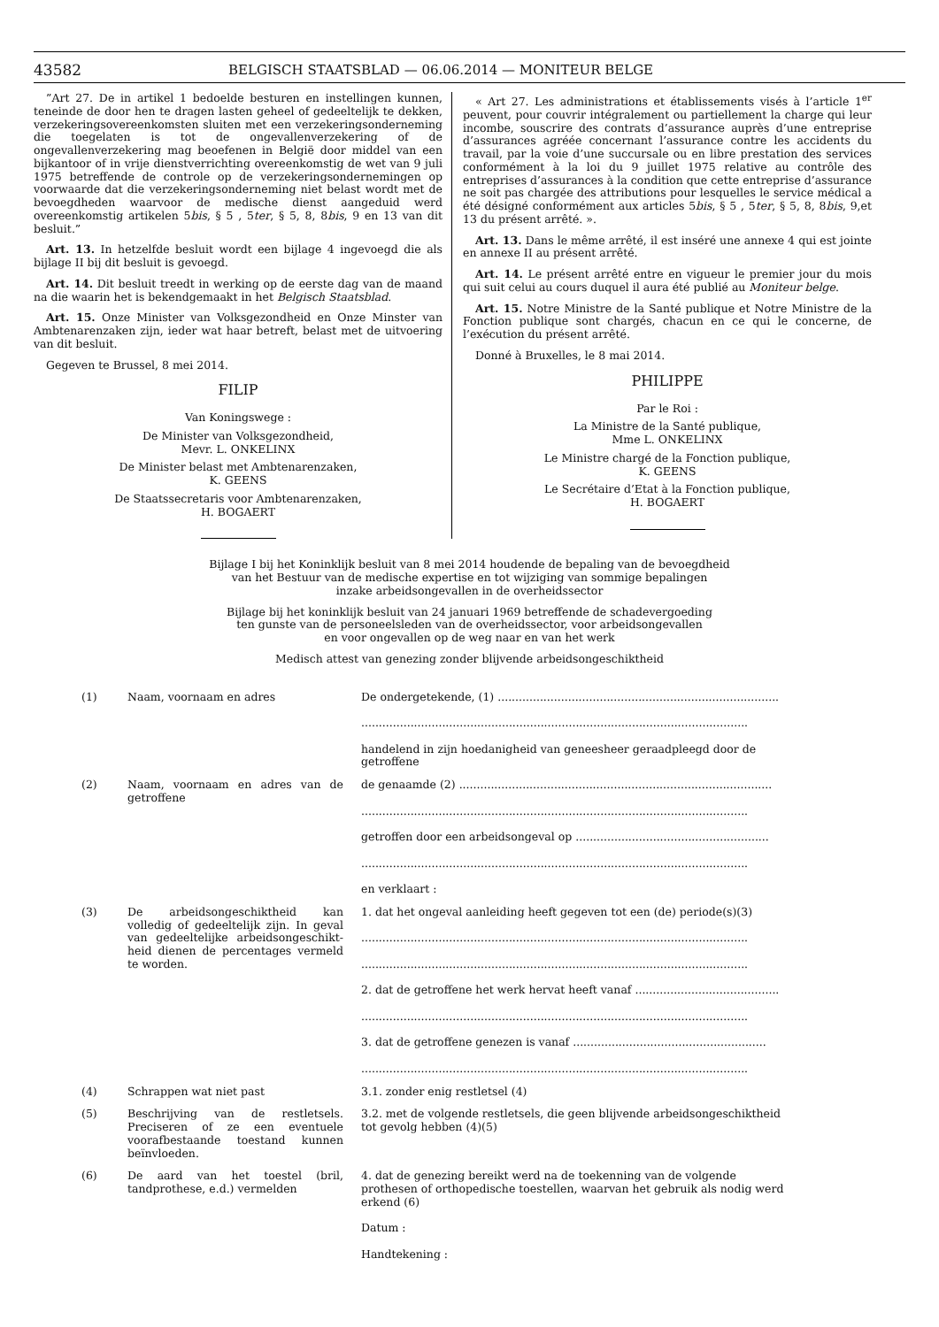43582 BELGISCH STAATSBLAD — 06.06.2014 — MONITEUR BELGE
”Art 27. De in artikel 1 bedoelde besturen en instellingen kunnen, teneinde de door hen te dragen lasten geheel of gedeeltelijk te dekken, verzekeringsovereenkomsten sluiten met een verzekeringsonderneming die toegelaten is tot de ongevallenverzekering of de ongevallenverzekering mag beoefenen in België door middel van een bijkantoor of in vrije dienstverrichting overeenkomstig de wet van 9 juli 1975 betreffende de controle op de verzekeringsondernemingen op voorwaarde dat die verzekeringsonderneming niet belast wordt met de bevoegdheden waarvoor de medische dienst aangeduid werd overeenkomstig artikelen 5bis, § 5 , 5ter, § 5, 8, 8bis, 9 en 13 van dit besluit.”
Art. 13. In hetzelfde besluit wordt een bijlage 4 ingevoegd die als bijlage II bij dit besluit is gevoegd.
Art. 14. Dit besluit treedt in werking op de eerste dag van de maand na die waarin het is bekendgemaakt in het Belgisch Staatsblad.
Art. 15. Onze Minister van Volksgezondheid en Onze Minster van Ambtenarenzaken zijn, ieder wat haar betreft, belast met de uitvoering van dit besluit.
Gegeven te Brussel, 8 mei 2014.
FILIP
Van Koningswege :
De Minister van Volksgezondheid,
Mevr. L. ONKELINX
De Minister belast met Ambtenarenzaken,
K. GEENS
De Staatssecretaris voor Ambtenarenzaken,
H. BOGAERT
« Art 27. Les administrations et établissements visés à l’article 1<sup>er</sup> peuvent, pour couvrir intégralement ou partiellement la charge qui leur incombe, souscrire des contrats d’assurance auprès d’une entreprise d’assurances agréée concernant l’assurance contre les accidents du travail, par la voie d’une succursale ou en libre prestation des services conformément à la loi du 9 juillet 1975 relative au contrôle des entreprises d’assurances à la condition que cette entreprise d’assurance ne soit pas chargée des attributions pour lesquelles le service médical a été désigné conformément aux articles 5bis, § 5 , 5ter, § 5, 8, 8bis, 9,et 13 du présent arrêté. ».
Art. 13. Dans le même arrêté, il est inséré une annexe 4 qui est jointe en annexe II au présent arrêté.
Art. 14. Le présent arrêté entre en vigueur le premier jour du mois qui suit celui au cours duquel il aura été publié au Moniteur belge.
Art. 15. Notre Ministre de la Santé publique et Notre Ministre de la Fonction publique sont chargés, chacun en ce qui le concerne, de l’exécution du présent arrêté.
Donné à Bruxelles, le 8 mai 2014.
PHILIPPE
Par le Roi :
La Ministre de la Santé publique,
Mme L. ONKELINX
Le Ministre chargé de la Fonction publique,
K. GEENS
Le Secrétaire d’Etat à la Fonction publique,
H. BOGAERT
Bijlage I bij het Koninklijk besluit van 8 mei 2014 houdende de bepaling van de bevoegdheid
van het Bestuur van de medische expertise en tot wijziging van sommige bepalingen
inzake arbeidsongevallen in de overheidssector
Bijlage bij het koninklijk besluit van 24 januari 1969 betreffende de schadevergoeding
ten gunste van de personeelsleden van de overheidssector, voor arbeidsongevallen
en voor ongevallen op de weg naar en van het werk
Medisch attest van genezing zonder blijvende arbeidsongeschiktheid
| (1) Naam, voornaam en adres | De ondergetekende, (1) ................................................................................ .............................................................................................................. handelend in zijn hoedanigheid van geneesheer geraadpleegd door de getroffene |
| (2) Naam, voornaam en adres van de getroffene | de genaamde (2) ......................................................................................... .............................................................................................................. getroffen door een arbeidsongeval op ....................................................... .............................................................................................................. en verklaart : |
| (3) De arbeidsongeschiktheid kan volledig of gedeeltelijk zijn. In geval van gedeeltelijke arbeidsongeschikt-heid dienen de percentages vermeld te worden. | 1. dat het ongeval aanleiding heeft gegeven tot een (de) periode(s)(3) .............................................................................................................. .............................................................................................................. 2. dat de getroffene het werk hervat heeft vanaf ......................................... .............................................................................................................. 3. dat de getroffene genezen is vanaf ....................................................... .............................................................................................................. |
| (4) Schrappen wat niet past | 3.1. zonder enig restletsel (4) |
| (5) Beschrijving van de restletsels. Preciseren of ze een eventuele voorafbestaande toestand kunnen beïnvloeden. | 3.2. met de volgende restletsels, die geen blijvende arbeidsongeschiktheid tot gevolg hebben (4)(5) |
| (6) De aard van het toestel (bril, tandprothese, e.d.) vermelden | 4. dat de genezing bereikt werd na de toekenning van de volgende prothesen of orthopedische toestellen, waarvan het gebruik als nodig werd erkend (6) Datum : Handtekening : |